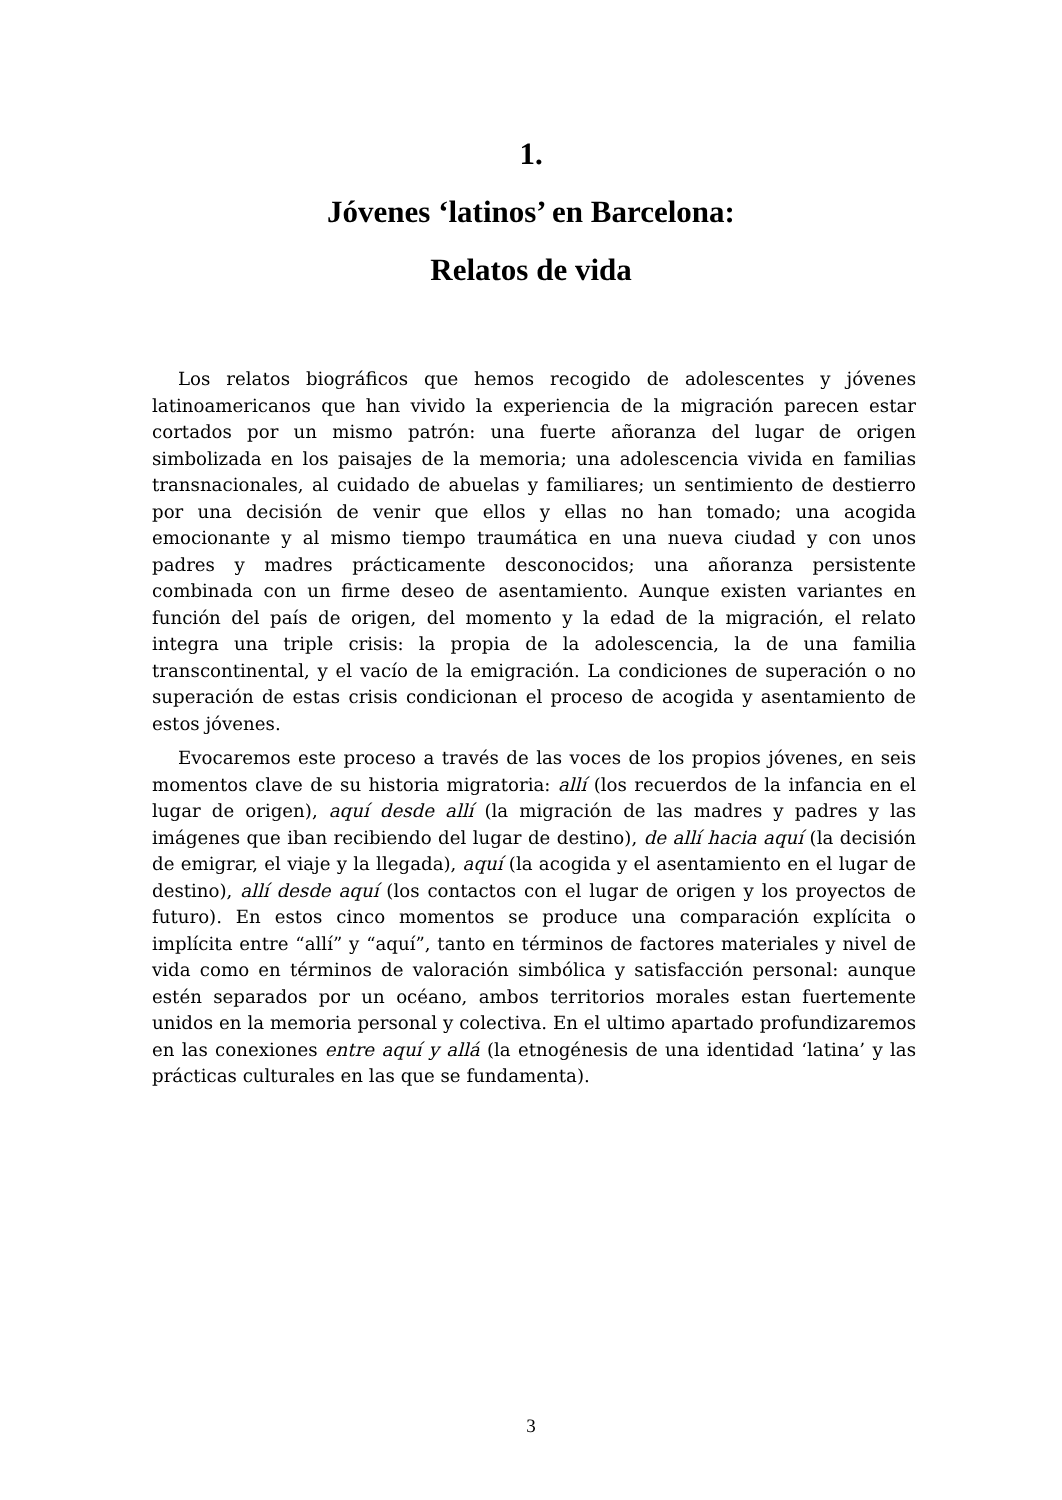1.
Jóvenes ‘latinos’ en Barcelona:
Relatos de vida
Los relatos biográficos que hemos recogido de adolescentes y jóvenes latinoamericanos que han vivido la experiencia de la migración parecen estar cortados por un mismo patrón: una fuerte añoranza del lugar de origen simbolizada en los paisajes de la memoria; una adolescencia vivida en familias transnacionales, al cuidado de abuelas y familiares; un sentimiento de destierro por una decisión de venir que ellos y ellas no han tomado; una acogida emocionante y al mismo tiempo traumática en una nueva ciudad y con unos padres y madres prácticamente desconocidos; una añoranza persistente combinada con un firme deseo de asentamiento. Aunque existen variantes en función del país de origen, del momento y la edad de la migración, el relato integra una triple crisis: la propia de la adolescencia, la de una familia transcontinental, y el vacío de la emigración. La condiciones de superación o no superación de estas crisis condicionan el proceso de acogida y asentamiento de estos jóvenes.
Evocaremos este proceso a través de las voces de los propios jóvenes, en seis momentos clave de su historia migratoria: allí (los recuerdos de la infancia en el lugar de origen), aquí desde allí (la migración de las madres y padres y las imágenes que iban recibiendo del lugar de destino), de allí hacia aquí (la decisión de emigrar, el viaje y la llegada), aquí (la acogida y el asentamiento en el lugar de destino), allí desde aquí (los contactos con el lugar de origen y los proyectos de futuro). En estos cinco momentos se produce una comparación explícita o implícita entre “allí” y “aquí”, tanto en términos de factores materiales y nivel de vida como en términos de valoración simbólica y satisfacción personal: aunque estén separados por un océano, ambos territorios morales estan fuertemente unidos en la memoria personal y colectiva. En el ultimo apartado profundizaremos en las conexiones entre aquí y allá (la etnogénesis de una identidad ‘latina’ y las prácticas culturales en las que se fundamenta).
3